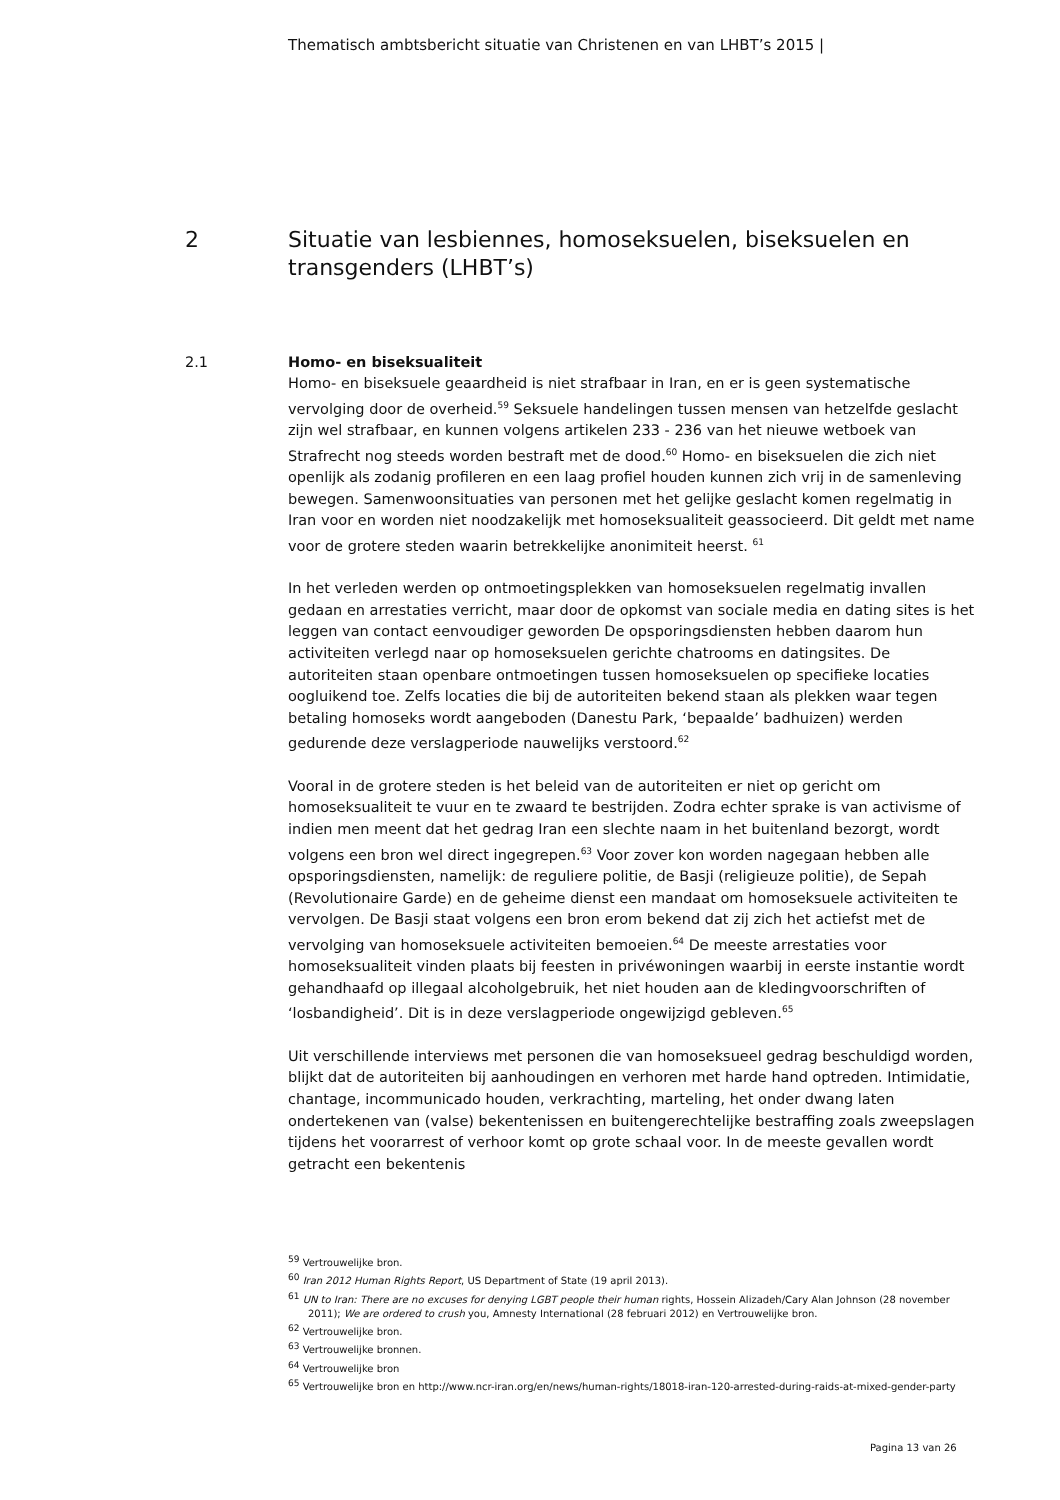Thematisch ambtsbericht situatie van Christenen en van LHBT’s 2015 |
2 Situatie van lesbiennes, homoseksuelen, biseksuelen en
transgenders (LHBT’s)
2.1 Homo- en biseksualiteit
Homo- en biseksuele geaardheid is niet strafbaar in Iran, en er is geen systematische vervolging door de overheid.<sup>59</sup> Seksuele handelingen tussen mensen van hetzelfde geslacht zijn wel strafbaar, en kunnen volgens artikelen 233 - 236 van het nieuwe wetboek van Strafrecht nog steeds worden bestraft met de dood.<sup>60</sup> Homo- en biseksuelen die zich niet openlijk als zodanig profileren en een laag profiel houden kunnen zich vrij in de samenleving bewegen. Samenwoonsituaties van personen met het gelijke geslacht komen regelmatig in Iran voor en worden niet noodzakelijk met homoseksualiteit geassocieerd. Dit geldt met name voor de grotere steden waarin betrekkelijke anonimiteit heerst. <sup>61</sup>
In het verleden werden op ontmoetingsplekken van homoseksuelen regelmatig invallen gedaan en arrestaties verricht, maar door de opkomst van sociale media en dating sites is het leggen van contact eenvoudiger geworden De opsporingsdiensten hebben daarom hun activiteiten verlegd naar op homoseksuelen gerichte chatrooms en datingsites. De autoriteiten staan openbare ontmoetingen tussen homoseksuelen op specifieke locaties oogluikend toe. Zelfs locaties die bij de autoriteiten bekend staan als plekken waar tegen betaling homoseks wordt aangeboden (Danestu Park, ‘bepaalde’ badhuizen) werden gedurende deze verslagperiode nauwelijks verstoord.<sup>62</sup>
Vooral in de grotere steden is het beleid van de autoriteiten er niet op gericht om homoseksualiteit te vuur en te zwaard te bestrijden. Zodra echter sprake is van activisme of indien men meent dat het gedrag Iran een slechte naam in het buitenland bezorgt, wordt volgens een bron wel direct ingegrepen.<sup>63</sup> Voor zover kon worden nagegaan hebben alle opsporingsdiensten, namelijk: de reguliere politie, de Basji (religieuze politie), de Sepah (Revolutionaire Garde) en de geheime dienst een mandaat om homoseksuele activiteiten te vervolgen. De Basji staat volgens een bron erom bekend dat zij zich het actiefst met de vervolging van homoseksuele activiteiten bemoeien.<sup>64</sup> De meeste arrestaties voor homoseksualiteit vinden plaats bij feesten in privéwoningen waarbij in eerste instantie wordt gehandhaafd op illegaal alcoholgebruik, het niet houden aan de kledingvoorschriften of ‘losbandigheid’. Dit is in deze verslagperiode ongewijzigd gebleven.<sup>65</sup>
Uit verschillende interviews met personen die van homoseksueel gedrag beschuldigd worden, blijkt dat de autoriteiten bij aanhoudingen en verhoren met harde hand optreden. Intimidatie, chantage, incommunicado houden, verkrachting, marteling, het onder dwang laten ondertekenen van (valse) bekentenissen en buitengerechtelijke bestraffing zoals zweepslagen tijdens het voorarrest of verhoor komt op grote schaal voor. In de meeste gevallen wordt getracht een bekentenis
<sup>59</sup> Vertrouwelijke bron.
<sup>60</sup> Iran 2012 Human Rights Report, US Department of State (19 april 2013).
<sup>61</sup> UN to Iran: There are no excuses for denying LGBT people their human rights, Hossein Alizadeh/Cary Alan Johnson (28 november 2011); We are ordered to crush you, Amnesty International (28 februari 2012) en Vertrouwelijke bron.
<sup>62</sup> Vertrouwelijke bron.
<sup>63</sup> Vertrouwelijke bronnen.
<sup>64</sup> Vertrouwelijke bron
<sup>65</sup> Vertrouwelijke bron en http://www.ncr-iran.org/en/news/human-rights/18018-iran-120-arrested-during-raids-at-mixed-gender-party
Pagina 13 van 26